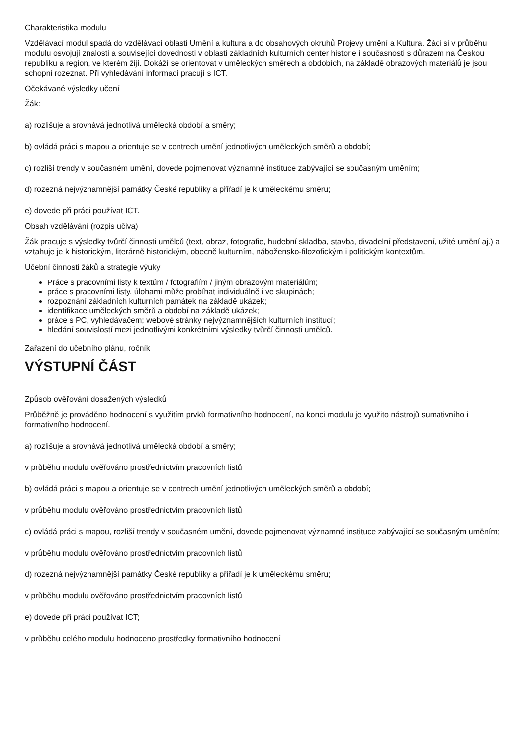Charakteristika modulu
Vzdělávací modul spadá do vzdělávací oblasti Umění a kultura a do obsahových okruhů Projevy umění a Kultura. Žáci si v průběhu modulu osvojují znalosti a související dovednosti v oblasti základních kulturních center historie i současnosti s důrazem na Českou republiku a region, ve kterém žijí. Dokáží se orientovat v uměleckých směrech a obdobích, na základě obrazových materiálů je jsou schopni rozeznat. Při vyhledávání informací pracují s ICT.
Očekávané výsledky učení
Žák:
a) rozlišuje a srovnává jednotlivá umělecká období a směry;
b) ovládá práci s mapou a orientuje se v centrech umění jednotlivých uměleckých směrů a období;
c) rozliší trendy v současném umění, dovede pojmenovat významné instituce zabývající se současným uměním;
d) rozezná nejvýznamnější památky České republiky a přiřadí je k uměleckému směru;
e) dovede při práci používat ICT.
Obsah vzdělávání (rozpis učiva)
Žák pracuje s výsledky tvůrčí činnosti umělců (text, obraz, fotografie, hudební skladba, stavba, divadelní představení, užité umění aj.) a vztahuje je k historickým, literárně historickým, obecně kulturním, nábožensko-filozofickým i politickým kontextům.
Učební činnosti žáků a strategie výuky
Práce s pracovními listy k textům / fotografiím / jiným obrazovým materiálům;
práce s pracovními listy, úlohami může probíhat individuálně i ve skupinách;
rozpoznání základních kulturních památek na základě ukázek;
identifikace uměleckých směrů a období na základě ukázek;
práce s PC, vyhledávačem; webové stránky nejvýznamnějších kulturních institucí;
hledání souvislostí mezi jednotlivými konkrétními výsledky tvůrčí činnosti umělců.
Zařazení do učebního plánu, ročník
VÝSTUPNÍ ČÁST
Způsob ověřování dosažených výsledků
Průběžně je prováděno hodnocení s využitím prvků formativního hodnocení, na konci modulu je využito nástrojů sumativního i formativního hodnocení.
a) rozlišuje a srovnává jednotlivá umělecká období a směry;
v průběhu modulu ověřováno prostřednictvím pracovních listů
b) ovládá práci s mapou a orientuje se v centrech umění jednotlivých uměleckých směrů a období;
v průběhu modulu ověřováno prostřednictvím pracovních listů
c) ovládá práci s mapou, rozliší trendy v současném umění, dovede pojmenovat významné instituce zabývající se současným uměním;
v průběhu modulu ověřováno prostřednictvím pracovních listů
d) rozezná nejvýznamnější památky České republiky a přiřadí je k uměleckému směru;
v průběhu modulu ověřováno prostřednictvím pracovních listů
e) dovede při práci používat ICT;
v průběhu celého modulu hodnoceno prostředky formativního hodnocení